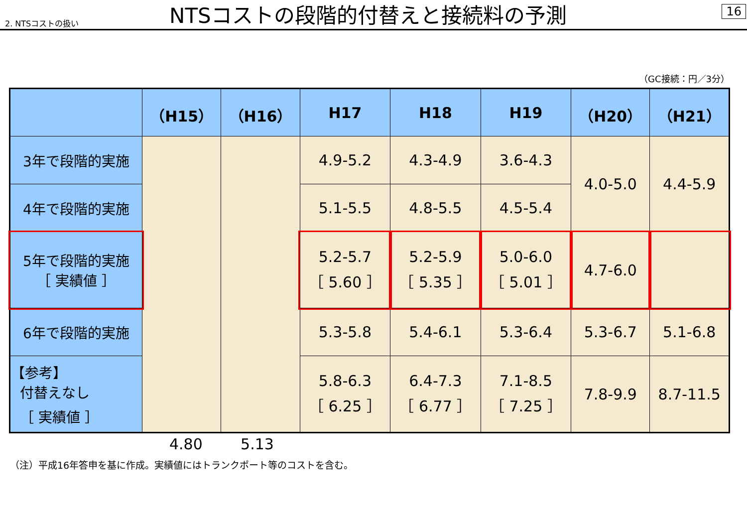2. NTSコストの扱い NTSコストの段階的付替えと接続料の予測 16
（GC接続：円／3分）
| | （H15） | （H16） | H17 | H18 | H19 | （H20） | （H21） |
| --- | --- | --- | --- | --- | --- | --- | --- |
| 3年で段階的実施 | | | 4.9-5.2 | 4.3-4.9 | 3.6-4.3 | 4.0-5.0 | 4.4-5.9 |
| 4年で段階的実施 | | | 5.1-5.5 | 4.8-5.5 | 4.5-5.4 | | |
| 5年で段階的実施 ［ 実績値 ］ | | | 5.2-5.7 ［ 5.60 ］ | 5.2-5.9 ［ 5.35 ］ | 5.0-6.0 ［ 5.01 ］ | 4.7-6.0 | |
| 6年で段階的実施 | | | 5.3-5.8 | 5.4-6.1 | 5.3-6.4 | 5.3-6.7 | 5.1-6.8 |
| 【参考】 付替えなし ［ 実績値 ］ | | | 5.8-6.3 ［ 6.25 ］ | 6.4-7.3 ［ 6.77 ］ | 7.1-8.5 ［ 7.25 ］ | 7.8-9.9 | 8.7-11.5 |
4.80 5.13
（注）平成16年答申を基に作成。実績値にはトランクポート等のコストを含む。